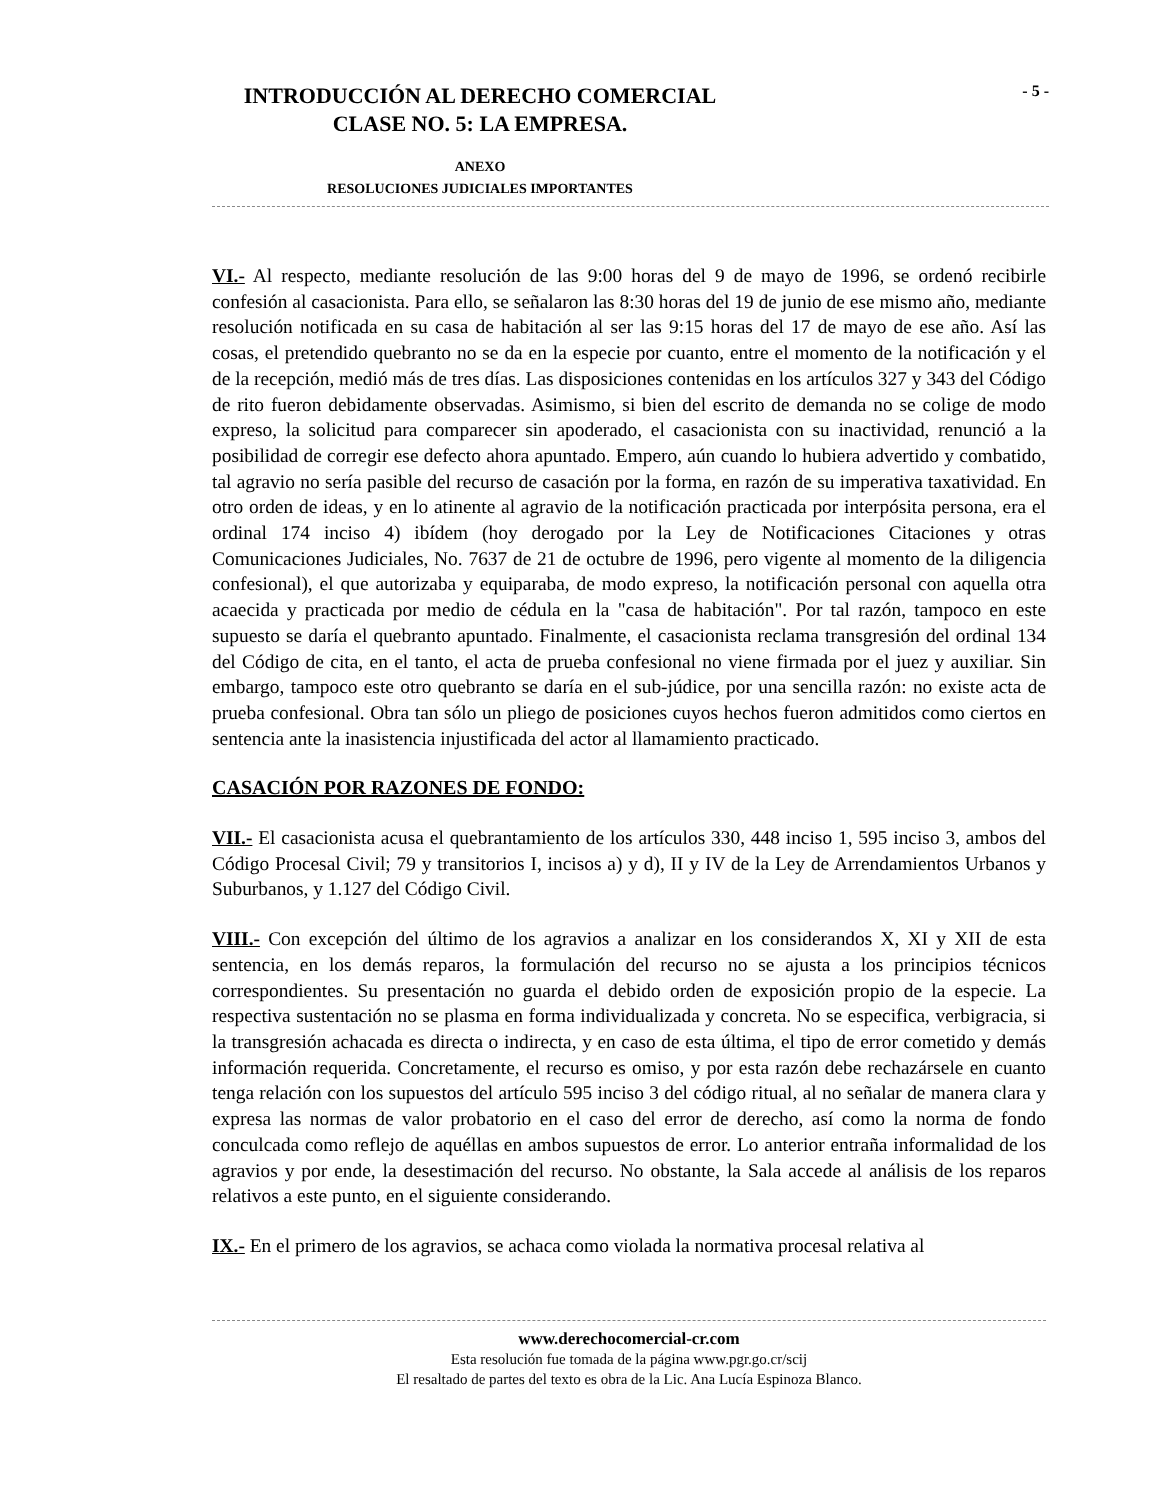- 5 -
INTRODUCCIÓN AL DERECHO COMERCIAL
CLASE NO. 5: LA EMPRESA.
ANEXO
RESOLUCIONES JUDICIALES IMPORTANTES
VI.- Al respecto, mediante resolución de las 9:00 horas del 9 de mayo de 1996, se ordenó recibirle confesión al casacionista. Para ello, se señalaron las 8:30 horas del 19 de junio de ese mismo año, mediante resolución notificada en su casa de habitación al ser las 9:15 horas del 17 de mayo de ese año. Así las cosas, el pretendido quebranto no se da en la especie por cuanto, entre el momento de la notificación y el de la recepción, medió más de tres días. Las disposiciones contenidas en los artículos 327 y 343 del Código de rito fueron debidamente observadas. Asimismo, si bien del escrito de demanda no se colige de modo expreso, la solicitud para comparecer sin apoderado, el casacionista con su inactividad, renunció a la posibilidad de corregir ese defecto ahora apuntado. Empero, aún cuando lo hubiera advertido y combatido, tal agravio no sería pasible del recurso de casación por la forma, en razón de su imperativa taxatividad. En otro orden de ideas, y en lo atinente al agravio de la notificación practicada por interpósita persona, era el ordinal 174 inciso 4) ibídem (hoy derogado por la Ley de Notificaciones Citaciones y otras Comunicaciones Judiciales, No. 7637 de 21 de octubre de 1996, pero vigente al momento de la diligencia confesional), el que autorizaba y equiparaba, de modo expreso, la notificación personal con aquella otra acaecida y practicada por medio de cédula en la "casa de habitación". Por tal razón, tampoco en este supuesto se daría el quebranto apuntado. Finalmente, el casacionista reclama transgresión del ordinal 134 del Código de cita, en el tanto, el acta de prueba confesional no viene firmada por el juez y auxiliar. Sin embargo, tampoco este otro quebranto se daría en el sub-júdice, por una sencilla razón: no existe acta de prueba confesional. Obra tan sólo un pliego de posiciones cuyos hechos fueron admitidos como ciertos en sentencia ante la inasistencia injustificada del actor al llamamiento practicado.
CASACIÓN POR RAZONES DE FONDO:
VII.- El casacionista acusa el quebrantamiento de los artículos 330, 448 inciso 1, 595 inciso 3, ambos del Código Procesal Civil; 79 y transitorios I, incisos a) y d), II y IV de la Ley de Arrendamientos Urbanos y Suburbanos, y 1.127 del Código Civil.
VIII.- Con excepción del último de los agravios a analizar en los considerandos X, XI y XII de esta sentencia, en los demás reparos, la formulación del recurso no se ajusta a los principios técnicos correspondientes. Su presentación no guarda el debido orden de exposición propio de la especie. La respectiva sustentación no se plasma en forma individualizada y concreta. No se especifica, verbigracia, si la transgresión achacada es directa o indirecta, y en caso de esta última, el tipo de error cometido y demás información requerida. Concretamente, el recurso es omiso, y por esta razón debe rechazársele en cuanto tenga relación con los supuestos del artículo 595 inciso 3 del código ritual, al no señalar de manera clara y expresa las normas de valor probatorio en el caso del error de derecho, así como la norma de fondo conculcada como reflejo de aquéllas en ambos supuestos de error. Lo anterior entraña informalidad de los agravios y por ende, la desestimación del recurso. No obstante, la Sala accede al análisis de los reparos relativos a este punto, en el siguiente considerando.
IX.- En el primero de los agravios, se achaca como violada la normativa procesal relativa al
www.derechocomercial-cr.com
Esta resolución fue tomada de la página www.pgr.go.cr/scij
El resaltado de partes del texto es obra de la Lic. Ana Lucía Espinoza Blanco.